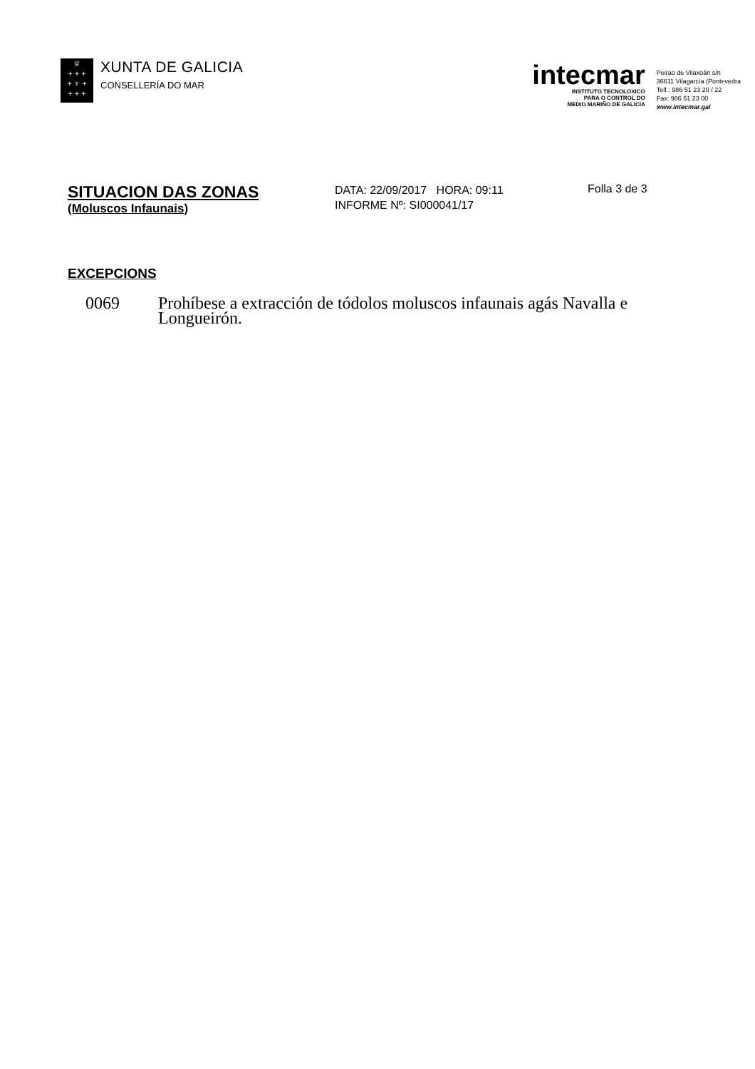♕
+ + +
+ ♆ +
+ + +
XUNTA DE GALICIA
CONSELLERÍA DO MAR
intecmar
INSTITUTO TECNOLOXICO
PARA O CONTROL DO
MEDIO MARIÑO DE GALICIA
Peirao de Vilaxoán s/n
36611 Vilagarcía (Pontevedra
Telf.: 986 51 23 20 / 22
Fax: 986 51 23 00
www.intecmar.gal
SITUACION DAS ZONAS
(Moluscos Infaunais)
DATA: 22/09/2017 HORA: 09:11
INFORME Nº: SI000041/17
Folla 3 de 3
EXCEPCIONS
0069 Prohíbese a extracción de tódolos moluscos infaunais agás Navalla e Longueirón.